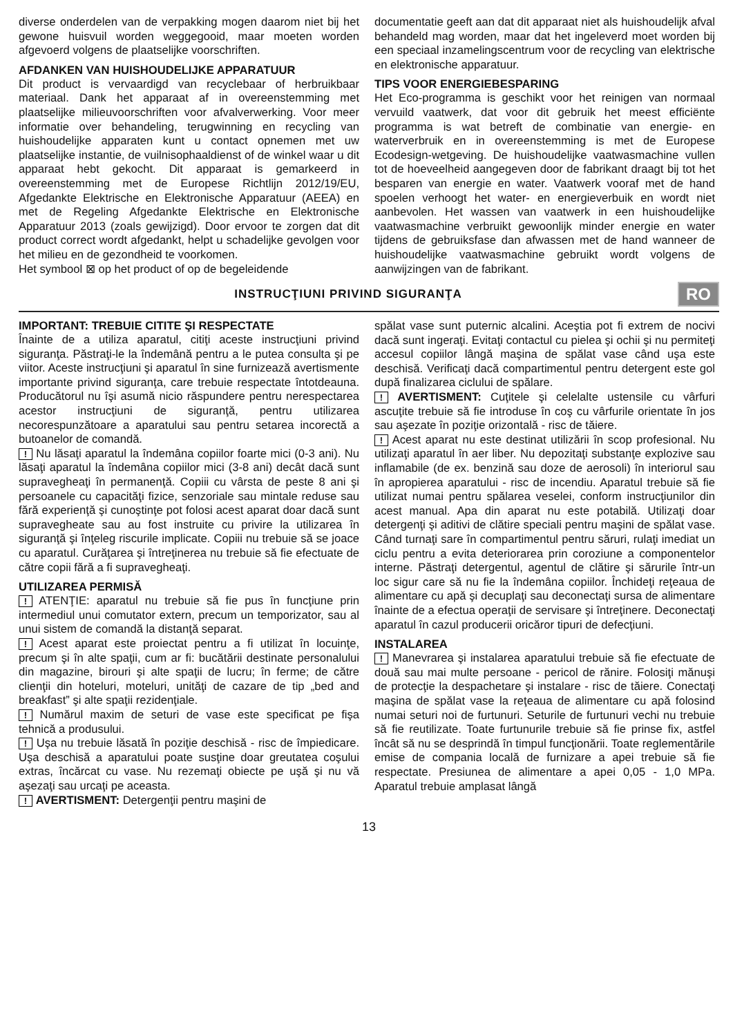diverse onderdelen van de verpakking mogen daarom niet bij het gewone huisvuil worden weggegooid, maar moeten worden afgevoerd volgens de plaatselijke voorschriften.
AFDANKEN VAN HUISHOUDELIJKE APPARATUUR
Dit product is vervaardigd van recyclebaar of herbruikbaar materiaal. Dank het apparaat af in overeenstemming met plaatselijke milieuvoorschriften voor afvalverwerking. Voor meer informatie over behandeling, terugwinning en recycling van huishoudelijke apparaten kunt u contact opnemen met uw plaatselijke instantie, de vuilnisophaaldienst of de winkel waar u dit apparaat hebt gekocht. Dit apparaat is gemarkeerd in overeenstemming met de Europese Richtlijn 2012/19/EU, Afgedankte Elektrische en Elektronische Apparatuur (AEEA) en met de Regeling Afgedankte Elektrische en Elektronische Apparatuur 2013 (zoals gewijzigd). Door ervoor te zorgen dat dit product correct wordt afgedankt, helpt u schadelijke gevolgen voor het milieu en de gezondheid te voorkomen.
Het symbool ⊠ op het product of op de begeleidende
documentatie geeft aan dat dit apparaat niet als huishoudelijk afval behandeld mag worden, maar dat het ingeleverd moet worden bij een speciaal inzamelingscentrum voor de recycling van elektrische en elektronische apparatuur.
TIPS VOOR ENERGIEBESPARING
Het Eco-programma is geschikt voor het reinigen van normaal vervuild vaatwerk, dat voor dit gebruik het meest efficiënte programma is wat betreft de combinatie van energie- en waterverbruik en in overeenstemming is met de Europese Ecodesign-wetgeving. De huishoudelijke vaatwasmachine vullen tot de hoeveelheid aangegeven door de fabrikant draagt bij tot het besparen van energie en water. Vaatwerk vooraf met de hand spoelen verhoogt het water- en energieverbuik en wordt niet aanbevolen. Het wassen van vaatwerk in een huishoudelijke vaatwasmachine verbruikt gewoonlijk minder energie en water tijdens de gebruiksfase dan afwassen met de hand wanneer de huishoudelijke vaatwasmachine gebruikt wordt volgens de aanwijzingen van de fabrikant.
INSTRUCŢIUNI PRIVIND SIGURANŢA
RO
IMPORTANT: TREBUIE CITITE ŞI RESPECTATE
Înainte de a utiliza aparatul, citiţi aceste instrucţiuni privind siguranţa. Păstraţi-le la îndemână pentru a le putea consulta şi pe viitor. Aceste instrucţiuni şi aparatul în sine furnizează avertismente importante privind siguranţa, care trebuie respectate întotdeauna. Producătorul nu îşi asumă nicio răspundere pentru nerespectarea acestor instrucţiuni de siguranţă, pentru utilizarea necorespunzătoare a aparatului sau pentru setarea incorectă a butoanelor de comandă.
! Nu lăsaţi aparatul la îndemâna copiilor foarte mici (0-3 ani). Nu lăsaţi aparatul la îndemâna copiilor mici (3-8 ani) decât dacă sunt supravegheaţi în permanenţă. Copiii cu vârsta de peste 8 ani şi persoanele cu capacităţi fizice, senzoriale sau mintale reduse sau fără experienţă şi cunoştinţe pot folosi acest aparat doar dacă sunt supravegheate sau au fost instruite cu privire la utilizarea în siguranţă şi înţeleg riscurile implicate. Copiii nu trebuie să se joace cu aparatul. Curăţarea şi întreţinerea nu trebuie să fie efectuate de către copii fără a fi supravegheaţi.
UTILIZAREA PERMISĂ
! ATENŢIE: aparatul nu trebuie să fie pus în funcţiune prin intermediul unui comutator extern, precum un temporizator, sau al unui sistem de comandă la distanţă separat.
! Acest aparat este proiectat pentru a fi utilizat în locuinţe, precum şi în alte spaţii, cum ar fi: bucătării destinate personalului din magazine, birouri şi alte spaţii de lucru; în ferme; de către clienţii din hoteluri, moteluri, unităţi de cazare de tip „bed and breakfast” şi alte spaţii rezidenţiale.
! Numărul maxim de seturi de vase este specificat pe fişa tehnică a produsului.
! Uşa nu trebuie lăsată în poziţie deschisă - risc de împiedicare. Uşa deschisă a aparatului poate susţine doar greutatea coşului extras, încărcat cu vase. Nu rezemaţi obiecte pe uşă şi nu vă aşezaţi sau urcaţi pe aceasta.
! AVERTISMENT: Detergenţii pentru maşini de
spălat vase sunt puternic alcalini. Aceştia pot fi extrem de nocivi dacă sunt ingeraţi. Evitaţi contactul cu pielea şi ochii şi nu permiteţi accesul copiilor lângă maşina de spălat vase când uşa este deschisă. Verificaţi dacă compartimentul pentru detergent este gol după finalizarea ciclului de spălare.
! AVERTISMENT: Cuţitele şi celelalte ustensile cu vârfuri ascuţite trebuie să fie introduse în coş cu vârfurile orientate în jos sau aşezate în poziţie orizontală - risc de tăiere.
! Acest aparat nu este destinat utilizării în scop profesional. Nu utilizaţi aparatul în aer liber. Nu depozitaţi substanţe explozive sau inflamabile (de ex. benzină sau doze de aerosoli) în interiorul sau în apropierea aparatului - risc de incendiu. Aparatul trebuie să fie utilizat numai pentru spălarea veselei, conform instrucţiunilor din acest manual. Apa din aparat nu este potabilă. Utilizaţi doar detergenţi şi aditivi de clătire speciali pentru maşini de spălat vase. Când turnaţi sare în compartimentul pentru săruri, rulaţi imediat un ciclu pentru a evita deteriorarea prin coroziune a componentelor interne. Păstraţi detergentul, agentul de clătire şi sărurile într-un loc sigur care să nu fie la îndemâna copiilor. Închideţi reţeaua de alimentare cu apă şi decuplaţi sau deconectaţi sursa de alimentare înainte de a efectua operaţii de servisare şi întreţinere. Deconectaţi aparatul în cazul producerii oricăror tipuri de defecţiuni.
INSTALAREA
! Manevrarea şi instalarea aparatului trebuie să fie efectuate de două sau mai multe persoane - pericol de rănire. Folosiţi mănuşi de protecţie la despachetare şi instalare - risc de tăiere. Conectaţi maşina de spălat vase la reţeaua de alimentare cu apă folosind numai seturi noi de furtunuri. Seturile de furtunuri vechi nu trebuie să fie reutilizate. Toate furtunurile trebuie să fie prinse fix, astfel încât să nu se desprindă în timpul funcţionării. Toate reglementările emise de compania locală de furnizare a apei trebuie să fie respectate. Presiunea de alimentare a apei 0,05 - 1,0 MPa. Aparatul trebuie amplasat lângă
13